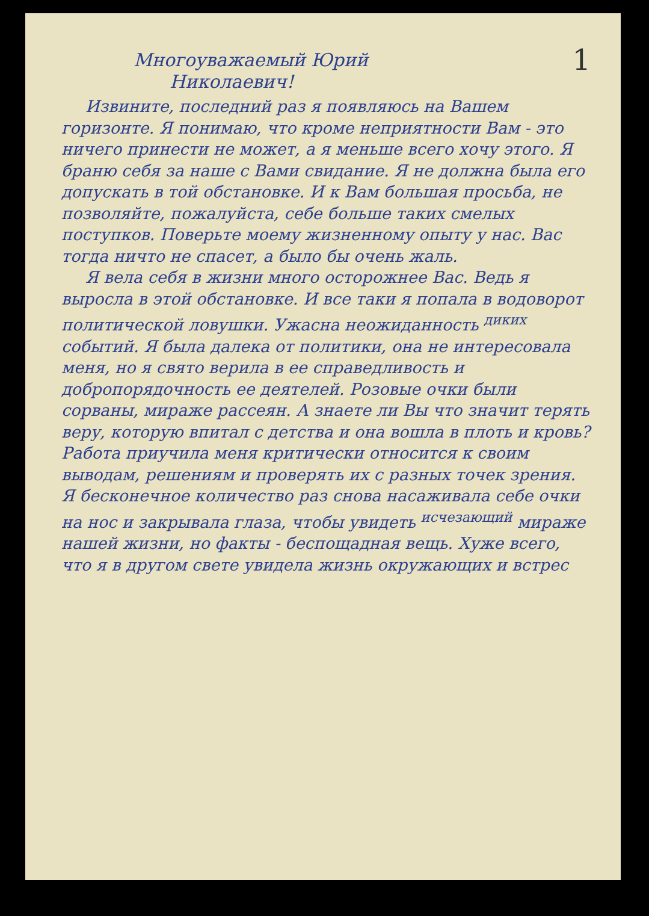Многоуважаемый Юрий 1
Николаевич!
Извините, последний раз я появляюсь на Вашем горизонте. Я понимаю, что кроме неприятности Вам - это ничего принести не может, а я меньше всего хочу этого. Я браню себя за наше с Вами свидание. Я не должна была его допускать в той обстановке. И к Вам большая просьба, не позволяйте, пожалуйста, себе больше таких смелых поступков. Поверьте моему жизненному опыту у нас. Вас тогда ничто не спасет, а было бы очень жаль.
Я вела себя в жизни много осторожнее Вас. Ведь я выросла в этой обстановке. И все таки я попала в водоворот политической ловушки. Ужасна неожиданность <sup>диких</sup> событий. Я была далека от политики, она не интересовала меня, но я свято верила в ее справедливость и добропорядочность ее деятелей. Розовые очки были сорваны, мираже рассеян. А знаете ли Вы что значит терять веру, которую впитал с детства и она вошла в плоть и кровь? Работа приучила меня критически относится к своим выводам, решениям и проверять их с разных точек зрения. Я бесконечное количество раз снова насаживала себе очки на нос и закрывала глаза, чтобы увидеть <sup>исчезающий</sup> мираже нашей жизни, но факты - беспощадная вещь. Хуже всего, что я в другом свете увидела жизнь окружающих и встрес